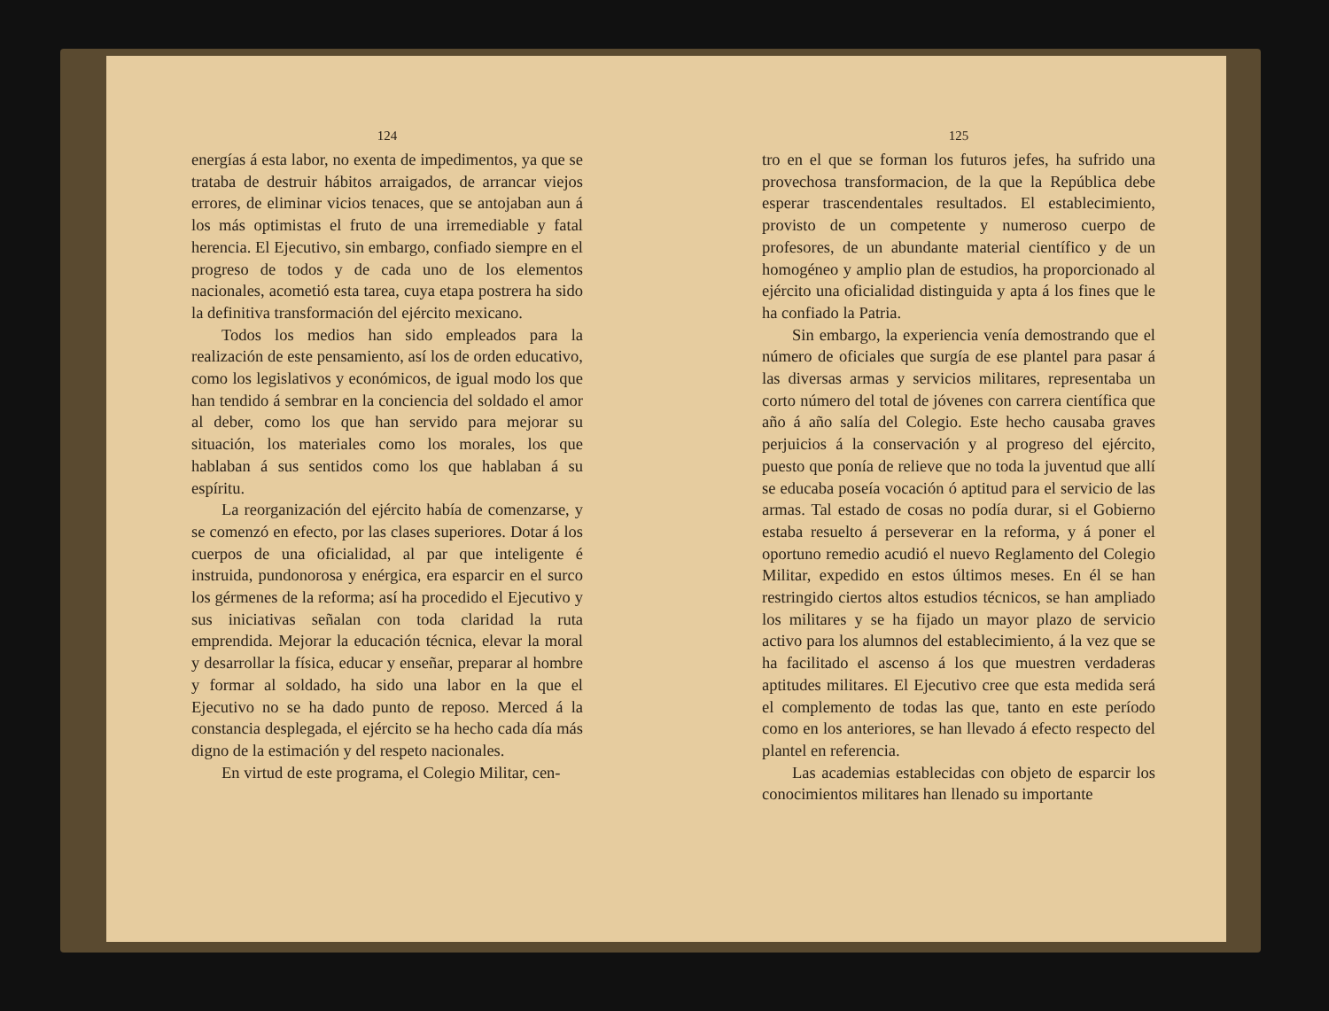124
energías á esta labor, no exenta de impedimentos, ya que se trataba de destruir hábitos arraigados, de arrancar viejos errores, de eliminar vicios tenaces, que se antojaban aun á los más optimistas el fruto de una irremediable y fatal herencia. El Ejecutivo, sin embargo, confiado siempre en el progreso de todos y de cada uno de los elementos nacionales, acometió esta tarea, cuya etapa postrera ha sido la definitiva transformación del ejército mexicano.
Todos los medios han sido empleados para la realización de este pensamiento, así los de orden educativo, como los legislativos y económicos, de igual modo los que han tendido á sembrar en la conciencia del soldado el amor al deber, como los que han servido para mejorar su situación, los materiales como los morales, los que hablaban á sus sentidos como los que hablaban á su espíritu.
La reorganización del ejército había de comenzarse, y se comenzó en efecto, por las clases superiores. Dotar á los cuerpos de una oficialidad, al par que inteligente é instruida, pundonorosa y enérgica, era esparcir en el surco los gérmenes de la reforma; así ha procedido el Ejecutivo y sus iniciativas señalan con toda claridad la ruta emprendida. Mejorar la educación técnica, elevar la moral y desarrollar la física, educar y enseñar, preparar al hombre y formar al soldado, ha sido una labor en la que el Ejecutivo no se ha dado punto de reposo. Merced á la constancia desplegada, el ejército se ha hecho cada día más digno de la estimación y del respeto nacionales.
En virtud de este programa, el Colegio Militar, cen-
125
tro en el que se forman los futuros jefes, ha sufrido una provechosa transformacion, de la que la República debe esperar trascendentales resultados. El establecimiento, provisto de un competente y numeroso cuerpo de profesores, de un abundante material científico y de un homogéneo y amplio plan de estudios, ha proporcionado al ejército una oficialidad distinguida y apta á los fines que le ha confiado la Patria.
Sin embargo, la experiencia venía demostrando que el número de oficiales que surgía de ese plantel para pasar á las diversas armas y servicios militares, representaba un corto número del total de jóvenes con carrera científica que año á año salía del Colegio. Este hecho causaba graves perjuicios á la conservación y al progreso del ejército, puesto que ponía de relieve que no toda la juventud que allí se educaba poseía vocación ó aptitud para el servicio de las armas. Tal estado de cosas no podía durar, si el Gobierno estaba resuelto á perseverar en la reforma, y á poner el oportuno remedio acudió el nuevo Reglamento del Colegio Militar, expedido en estos últimos meses. En él se han restringido ciertos altos estudios técnicos, se han ampliado los militares y se ha fijado un mayor plazo de servicio activo para los alumnos del establecimiento, á la vez que se ha facilitado el ascenso á los que muestren verdaderas aptitudes militares. El Ejecutivo cree que esta medida será el complemento de todas las que, tanto en este período como en los anteriores, se han llevado á efecto respecto del plantel en referencia.
Las academias establecidas con objeto de esparcir los conocimientos militares han llenado su importante